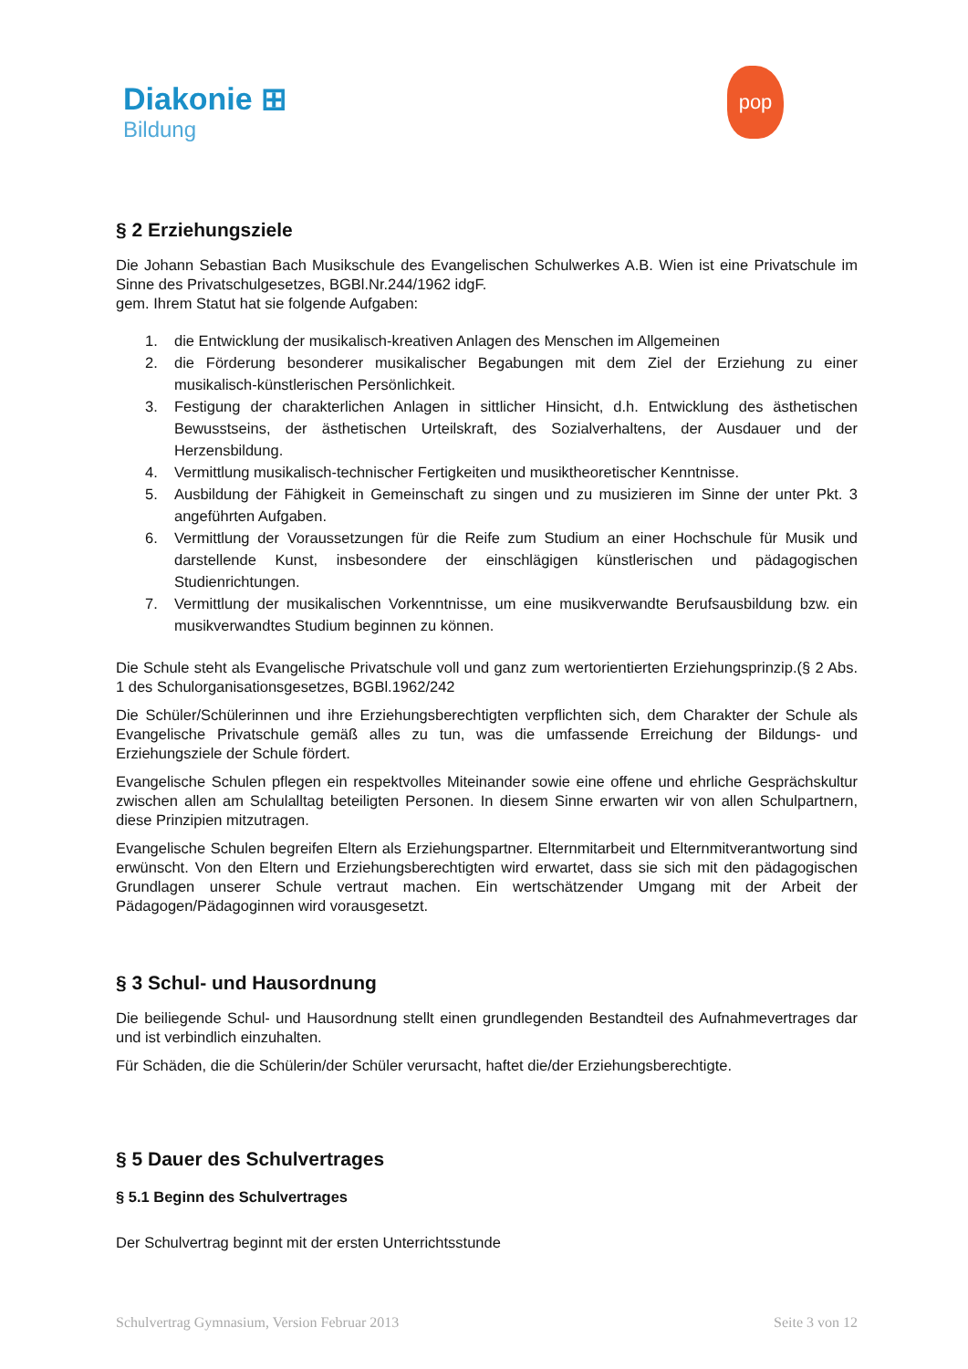Diakonie ⊞
Bildung
pop
§ 2 Erziehungsziele
Die Johann Sebastian Bach Musikschule des Evangelischen Schulwerkes A.B. Wien ist eine Privatschule im Sinne des Privatschulgesetzes, BGBl.Nr.244/1962 idgF.
gem. Ihrem Statut hat sie folgende Aufgaben:
1. die Entwicklung der musikalisch-kreativen Anlagen des Menschen im Allgemeinen
2. die Förderung besonderer musikalischer Begabungen mit dem Ziel der Erziehung zu einer musikalisch-künstlerischen Persönlichkeit.
3. Festigung der charakterlichen Anlagen in sittlicher Hinsicht, d.h. Entwicklung des ästhetischen Bewusstseins, der ästhetischen Urteilskraft, des Sozialverhaltens, der Ausdauer und der Herzensbildung.
4. Vermittlung musikalisch-technischer Fertigkeiten und musiktheoretischer Kenntnisse.
5. Ausbildung der Fähigkeit in Gemeinschaft zu singen und zu musizieren im Sinne der unter Pkt. 3 angeführten Aufgaben.
6. Vermittlung der Voraussetzungen für die Reife zum Studium an einer Hochschule für Musik und darstellende Kunst, insbesondere der einschlägigen künstlerischen und pädagogischen Studienrichtungen.
7. Vermittlung der musikalischen Vorkenntnisse, um eine musikverwandte Berufsausbildung bzw. ein musikverwandtes Studium beginnen zu können.
Die Schule steht als Evangelische Privatschule voll und ganz zum wertorientierten Erziehungsprinzip.(§ 2 Abs. 1 des Schulorganisationsgesetzes, BGBl.1962/242
Die Schüler/Schülerinnen und ihre Erziehungsberechtigten verpflichten sich, dem Charakter der Schule als Evangelische Privatschule gemäß alles zu tun, was die umfassende Erreichung der Bildungs- und Erziehungsziele der Schule fördert.
Evangelische Schulen pflegen ein respektvolles Miteinander sowie eine offene und ehrliche Gesprächskultur zwischen allen am Schulalltag beteiligten Personen. In diesem Sinne erwarten wir von allen Schulpartnern, diese Prinzipien mitzutragen.
Evangelische Schulen begreifen Eltern als Erziehungspartner. Elternmitarbeit und Elternmitverantwortung sind erwünscht. Von den Eltern und Erziehungsberechtigten wird erwartet, dass sie sich mit den pädagogischen Grundlagen unserer Schule vertraut machen. Ein wertschätzender Umgang mit der Arbeit der Pädagogen/Pädagoginnen wird vorausgesetzt.
§ 3 Schul- und Hausordnung
Die beiliegende Schul- und Hausordnung stellt einen grundlegenden Bestandteil des Aufnahmevertrages dar und ist verbindlich einzuhalten.
Für Schäden, die die Schülerin/der Schüler verursacht, haftet die/der Erziehungsberechtigte.
§ 5 Dauer des Schulvertrages
§ 5.1 Beginn des Schulvertrages
Der Schulvertrag beginnt mit der ersten Unterrichtsstunde
Schulvertrag Gymnasium, Version Februar 2013 Seite 3 von 12